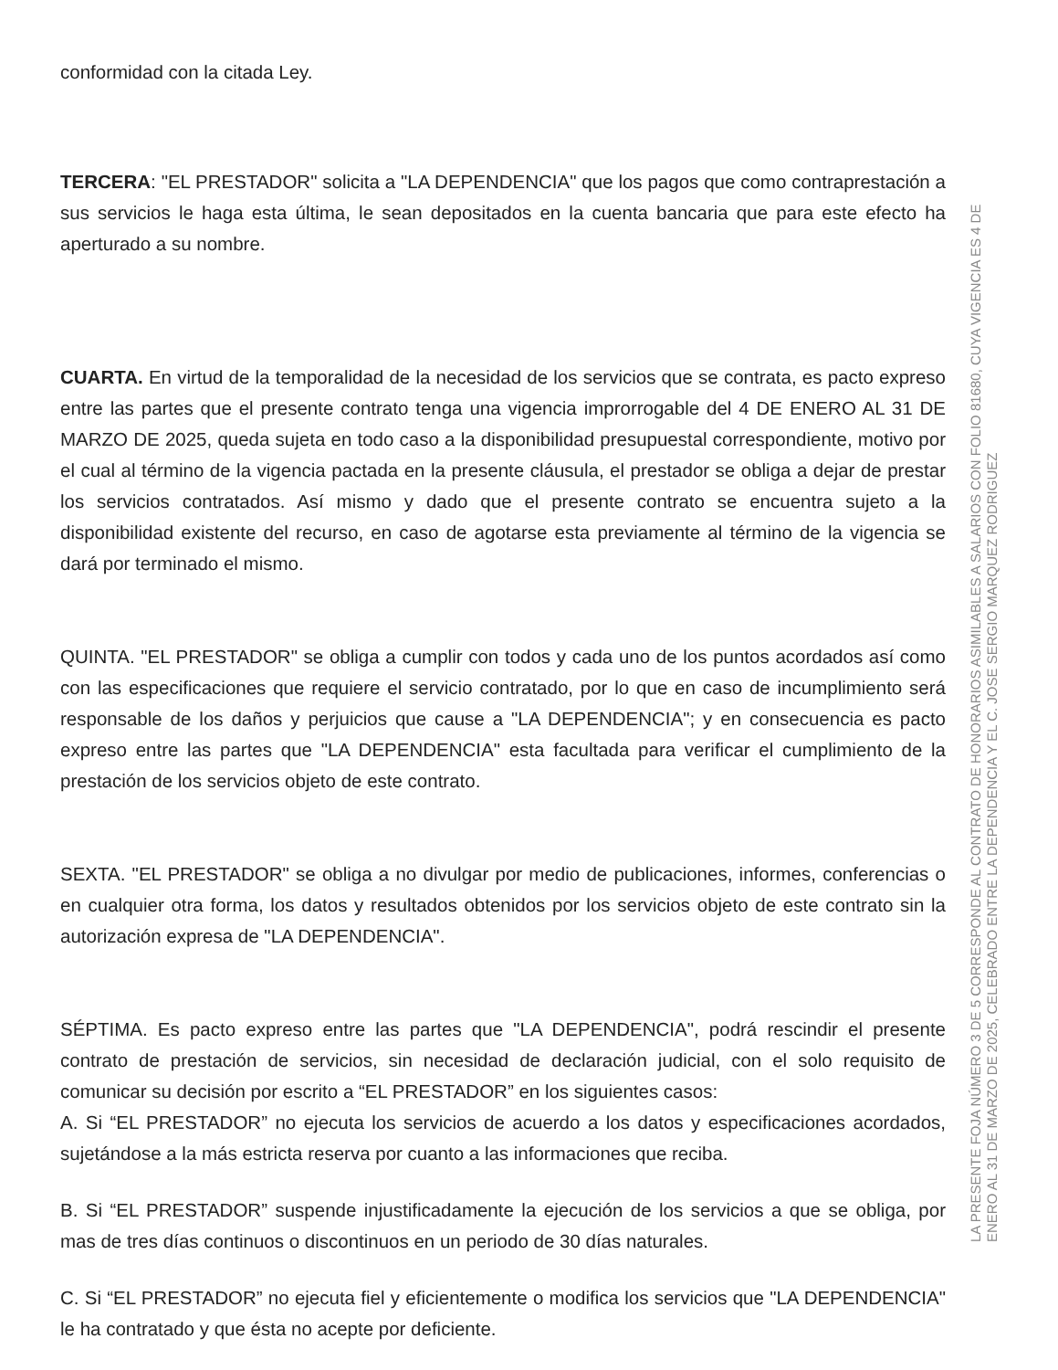conformidad con la citada Ley.
TERCERA: "EL PRESTADOR" solicita a "LA DEPENDENCIA" que los pagos que como contraprestación a sus servicios le haga esta última, le sean depositados en la cuenta bancaria que para este efecto ha aperturado a su nombre.
CUARTA. En virtud de la temporalidad de la necesidad de los servicios que se contrata, es pacto expreso entre las partes que el presente contrato tenga una vigencia improrrogable del 4 DE ENERO AL 31 DE MARZO DE 2025, queda sujeta en todo caso a la disponibilidad presupuestal correspondiente, motivo por el cual al término de la vigencia pactada en la presente cláusula, el prestador se obliga a dejar de prestar los servicios contratados. Así mismo y dado que el presente contrato se encuentra sujeto a la disponibilidad existente del recurso, en caso de agotarse esta previamente al término de la vigencia se dará por terminado el mismo.
QUINTA. "EL PRESTADOR" se obliga a cumplir con todos y cada uno de los puntos acordados así como con las especificaciones que requiere el servicio contratado, por lo que en caso de incumplimiento será responsable de los daños y perjuicios que cause a "LA DEPENDENCIA"; y en consecuencia es pacto expreso entre las partes que "LA DEPENDENCIA" esta facultada para verificar el cumplimiento de la prestación de los servicios objeto de este contrato.
SEXTA. "EL PRESTADOR" se obliga a no divulgar por medio de publicaciones, informes, conferencias o en cualquier otra forma, los datos y resultados obtenidos por los servicios objeto de este contrato sin la autorización expresa de "LA DEPENDENCIA".
SÉPTIMA. Es pacto expreso entre las partes que "LA DEPENDENCIA", podrá rescindir el presente contrato de prestación de servicios, sin necesidad de declaración judicial, con el solo requisito de comunicar su decisión por escrito a “EL PRESTADOR” en los siguientes casos:
A. Si “EL PRESTADOR” no ejecuta los servicios de acuerdo a los datos y especificaciones acordados, sujetándose a la más estricta reserva por cuanto a las informaciones que reciba.
B. Si “EL PRESTADOR” suspende injustificadamente la ejecución de los servicios a que se obliga, por mas de tres días continuos o discontinuos en un periodo de 30 días naturales.
C. Si “EL PRESTADOR” no ejecuta fiel y eficientemente o modifica los servicios que "LA DEPENDENCIA" le ha contratado y que ésta no acepte por deficiente.
LA PRESENTE FOJA NÚMERO 3 DE 5 CORRESPONDE AL CONTRATO DE HONORARIOS ASIMILABLES A SALARIOS CON FOLIO 81680, CUYA VIGENCIA ES 4 DE ENERO AL 31 DE MARZO DE 2025, CELEBRADO ENTRE LA DEPENDENCIA Y EL C. JOSE SERGIO MARQUEZ RODRIGUEZ